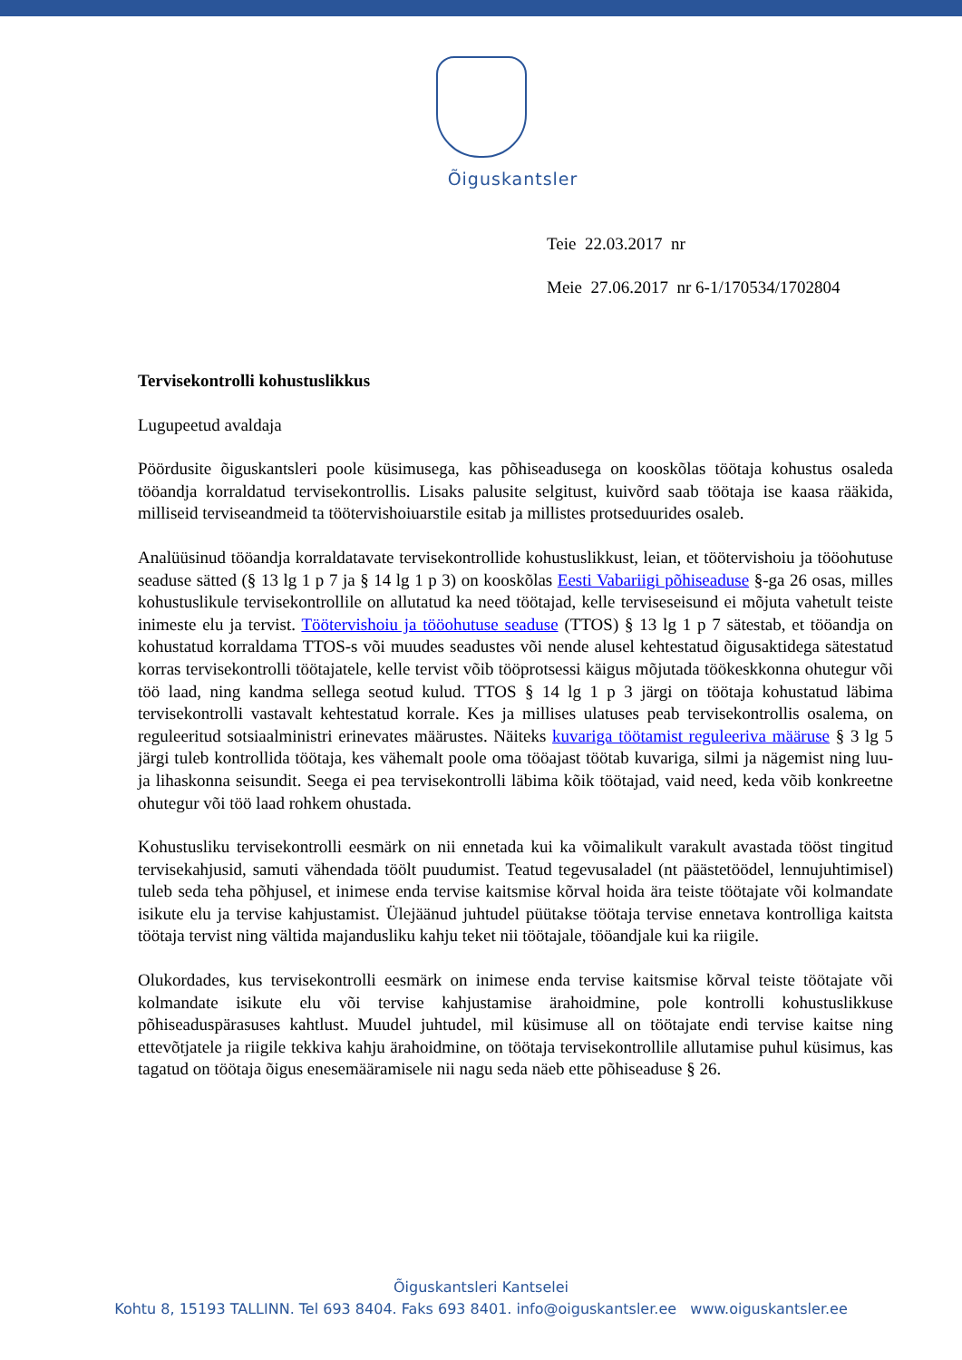Õiguskantsler
Teie 22.03.2017 nr
Meie 27.06.2017 nr 6-1/170534/1702804
Tervisekontrolli kohustuslikkus
Lugupeetud avaldaja
Pöördusite õiguskantsleri poole küsimusega, kas põhiseadusega on kooskõlas töötaja kohustus osaleda tööandja korraldatud tervisekontrollis. Lisaks palusite selgitust, kuivõrd saab töötaja ise kaasa rääkida, milliseid terviseandmeid ta töötervishoiuarstile esitab ja millistes protseduurides osaleb.
Analüüsinud tööandja korraldatavate tervisekontrollide kohustuslikkust, leian, et töötervishoiu ja tööohutuse seaduse sätted (§ 13 lg 1 p 7 ja § 14 lg 1 p 3) on kooskõlas Eesti Vabariigi põhiseaduse §-ga 26 osas, milles kohustuslikule tervisekontrollile on allutatud ka need töötajad, kelle terviseseisund ei mõjuta vahetult teiste inimeste elu ja tervist. Töötervishoiu ja tööohutuse seaduse (TTOS) § 13 lg 1 p 7 sätestab, et tööandja on kohustatud korraldama TTOS-s või muudes seadustes või nende alusel kehtestatud õigusaktidega sätestatud korras tervisekontrolli töötajatele, kelle tervist võib tööprotsessi käigus mõjutada töökeskkonna ohutegur või töö laad, ning kandma sellega seotud kulud. TTOS § 14 lg 1 p 3 järgi on töötaja kohustatud läbima tervisekontrolli vastavalt kehtestatud korrale. Kes ja millises ulatuses peab tervisekontrollis osalema, on reguleeritud sotsiaalministri erinevates määrustes. Näiteks kuvariga töötamist reguleeriva määruse § 3 lg 5 järgi tuleb kontrollida töötaja, kes vähemalt poole oma tööajast töötab kuvariga, silmi ja nägemist ning luu- ja lihaskonna seisundit. Seega ei pea tervisekontrolli läbima kõik töötajad, vaid need, keda võib konkreetne ohutegur või töö laad rohkem ohustada.
Kohustusliku tervisekontrolli eesmärk on nii ennetada kui ka võimalikult varakult avastada tööst tingitud tervisekahjusid, samuti vähendada töölt puudumist. Teatud tegevusaladel (nt päästetöödel, lennujuhtimisel) tuleb seda teha põhjusel, et inimese enda tervise kaitsmise kõrval hoida ära teiste töötajate või kolmandate isikute elu ja tervise kahjustamist. Ülejäänud juhtudel püütakse töötaja tervise ennetava kontrolliga kaitsta töötaja tervist ning vältida majandusliku kahju teket nii töötajale, tööandjale kui ka riigile.
Olukordades, kus tervisekontrolli eesmärk on inimese enda tervise kaitsmise kõrval teiste töötajate või kolmandate isikute elu või tervise kahjustamise ärahoidmine, pole kontrolli kohustuslikkuse põhiseaduspärasuses kahtlust. Muudel juhtudel, mil küsimuse all on töötajate endi tervise kaitse ning ettevõtjatele ja riigile tekkiva kahju ärahoidmine, on töötaja tervisekontrollile allutamise puhul küsimus, kas tagatud on töötaja õigus enesemääramisele nii nagu seda näeb ette põhiseaduse § 26.
Õiguskantsleri Kantselei
Kohtu 8, 15193 TALLINN. Tel 693 8404. Faks 693 8401. info@oiguskantsler.ee www.oiguskantsler.ee